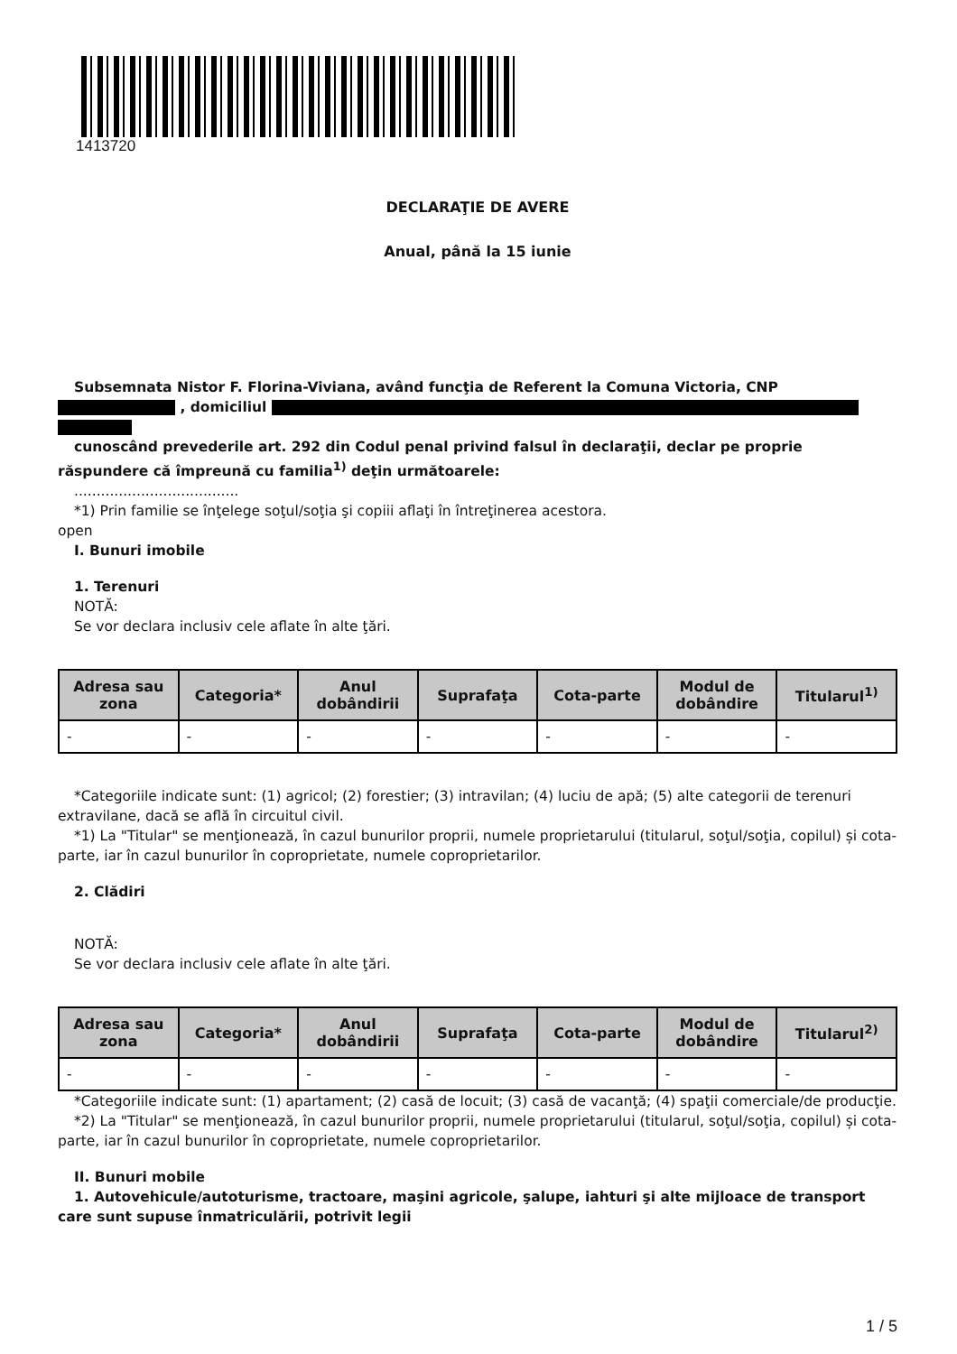1413720
DECLARAŢIE DE AVERE
Anual, până la 15 iunie
Subsemnata Nistor F. Florina-Viviana, având funcţia de Referent la Comuna Victoria, CNP
, domiciliul
cunoscând prevederile art. 292 din Codul penal privind falsul în declaraţii, declar pe proprie răspundere că împreună cu familia<sup>1)</sup> deţin următoarele:
.....................................
*1) Prin familie se înţelege soţul/soţia şi copiii aflaţi în întreţinerea acestora.
open
I. Bunuri imobile
1. Terenuri
NOTĂ:
Se vor declara inclusiv cele aflate în alte ţări.
| Adresa sau zona | Categoria* | Anul dobândirii | Suprafaţa | Cota-parte | Modul de dobândire | Titularul<sup>1)</sup> |
| --- | --- | --- | --- | --- | --- | --- |
| - | - | - | - | - | - | - |
*Categoriile indicate sunt: (1) agricol; (2) forestier; (3) intravilan; (4) luciu de apă; (5) alte categorii de terenuri extravilane, dacă se află în circuitul civil.
*1) La "Titular" se menţionează, în cazul bunurilor proprii, numele proprietarului (titularul, soţul/soţia, copilul) și cota-parte, iar în cazul bunurilor în coproprietate, numele coproprietarilor.
2. Clădiri
NOTĂ:
Se vor declara inclusiv cele aflate în alte ţări.
| Adresa sau zona | Categoria* | Anul dobândirii | Suprafaţa | Cota-parte | Modul de dobândire | Titularul<sup>2)</sup> |
| --- | --- | --- | --- | --- | --- | --- |
| - | - | - | - | - | - | - |
*Categoriile indicate sunt: (1) apartament; (2) casă de locuit; (3) casă de vacanţă; (4) spaţii comerciale/de producţie.
*2) La "Titular" se menţionează, în cazul bunurilor proprii, numele proprietarului (titularul, soţul/soţia, copilul) și cota-parte, iar în cazul bunurilor în coproprietate, numele coproprietarilor.
II. Bunuri mobile
1. Autovehicule/autoturisme, tractoare, maşini agricole, şalupe, iahturi şi alte mijloace de transport care sunt supuse înmatriculării, potrivit legii
1 / 5